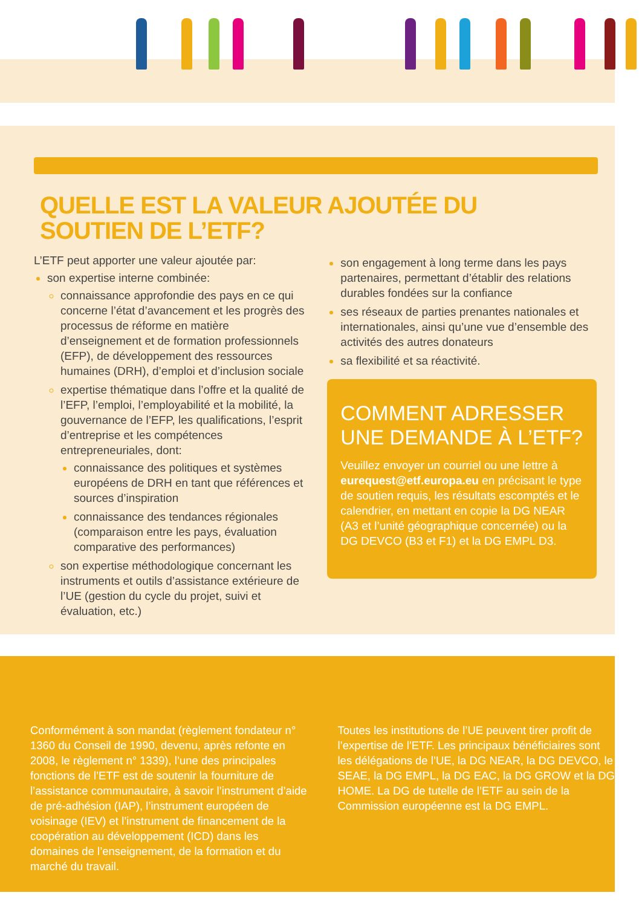QUELLE EST LA VALEUR AJOUTÉE DU SOUTIEN DE L’ETF?
L’ETF peut apporter une valeur ajoutée par:
son expertise interne combinée:
connaissance approfondie des pays en ce qui concerne l’état d’avancement et les progrès des processus de réforme en matière d’enseignement et de formation professionnels (EFP), de développement des ressources humaines (DRH), d’emploi et d’inclusion sociale
expertise thématique dans l’offre et la qualité de l’EFP, l’emploi, l’employabilité et la mobilité, la gouvernance de l’EFP, les qualifications, l’esprit d’entreprise et les compétences entrepreneuriales, dont:
connaissance des politiques et systèmes européens de DRH en tant que références et sources d’inspiration
connaissance des tendances régionales (comparaison entre les pays, évaluation comparative des performances)
son expertise méthodologique concernant les instruments et outils d’assistance extérieure de l’UE (gestion du cycle du projet, suivi et évaluation, etc.)
son engagement à long terme dans les pays partenaires, permettant d’établir des relations durables fondées sur la confiance
ses réseaux de parties prenantes nationales et internationales, ainsi qu’une vue d’ensemble des activités des autres donateurs
sa flexibilité et sa réactivité.
COMMENT ADRESSER UNE DEMANDE À L’ETF?
Veuillez envoyer un courriel ou une lettre à eurequest@etf.europa.eu en précisant le type de soutien requis, les résultats escomptés et le calendrier, en mettant en copie la DG NEAR (A3 et l’unité géographique concernée) ou la DG DEVCO (B3 et F1) et la DG EMPL D3.
Conformément à son mandat (règlement fondateur n° 1360 du Conseil de 1990, devenu, après refonte en 2008, le règlement n° 1339), l’une des principales fonctions de l’ETF est de soutenir la fourniture de l’assistance communautaire, à savoir l’instrument d’aide de pré-adhésion (IAP), l’instrument européen de voisinage (IEV) et l’instrument de financement de la coopération au développement (ICD) dans les domaines de l’enseignement, de la formation et du marché du travail.
Toutes les institutions de l’UE peuvent tirer profit de l’expertise de l’ETF. Les principaux bénéficiaires sont les délégations de l’UE, la DG NEAR, la DG DEVCO, le SEAE, la DG EMPL, la DG EAC, la DG GROW et la DG HOME. La DG de tutelle de l’ETF au sein de la Commission européenne est la DG EMPL.